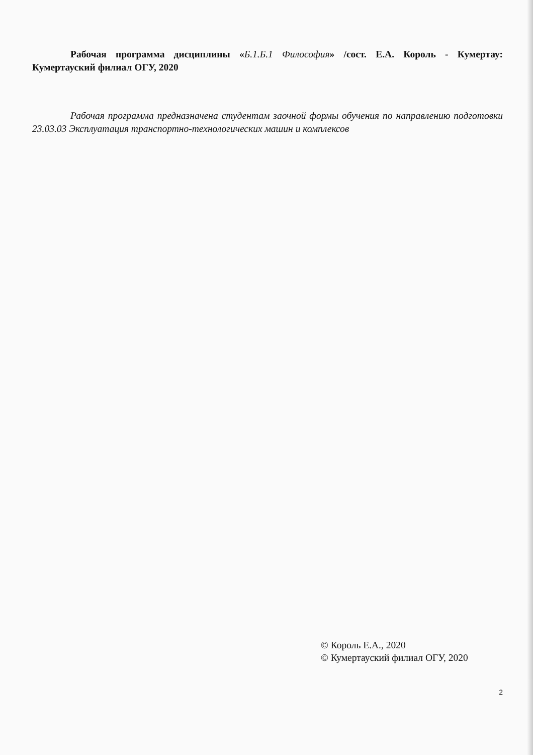Рабочая программа дисциплины «Б.1.Б.1 Философия» /сост. Е.А. Король - Кумертау: Кумертауский филиал ОГУ, 2020
Рабочая программа предназначена студентам заочной формы обучения по направлению подготовки 23.03.03 Эксплуатация транспортно-технологических машин и комплексов
© Король Е.А., 2020
© Кумертауский филиал ОГУ, 2020
2